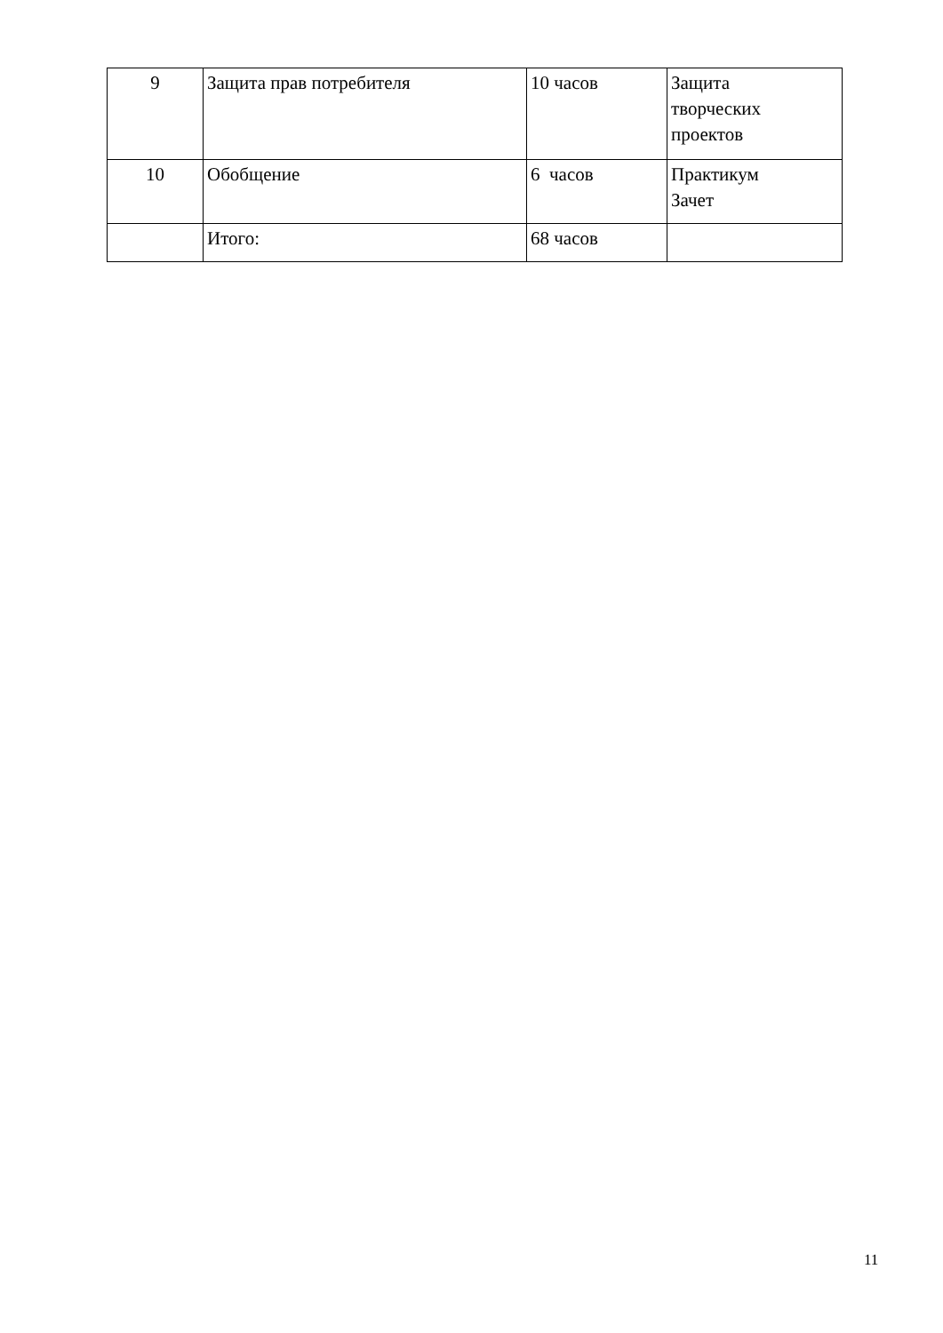| 9 | Защита прав потребителя | 10 часов | Защита творческих проектов |
| 10 | Обобщение | 6 часов | Практикум Зачет |
| | Итого: | 68 часов | |
11